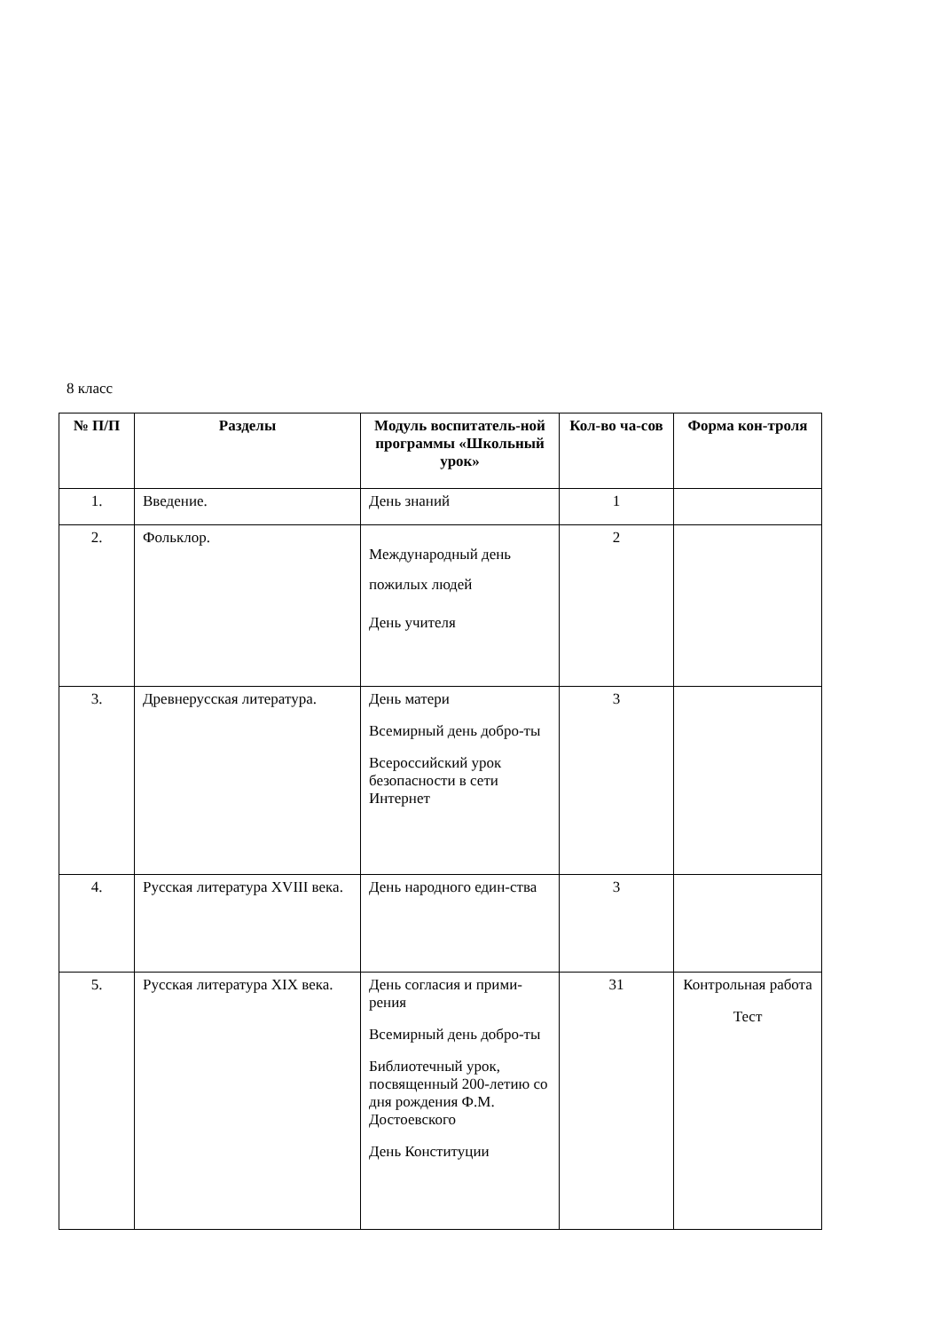8 класс
| № П/П | Разделы | Модуль воспитатель-ной программы «Школьный урок» | Кол-во ча-сов | Форма кон-троля |
| --- | --- | --- | --- | --- |
| 1. | Введение. | День знаний | 1 | |
| 2. | Фольклор. | Международный день пожилых людей День учителя | 2 | |
| 3. | Древнерусская литература. | День матери Всемирный день добро-ты Всероссийский урок безопасности в сети Интернет | 3 | |
| 4. | Русская литература XVIII века. | День народного един-ства | 3 | |
| 5. | Русская литература XIX века. | День согласия и прими-рения Всемирный день добро-ты Библиотечный урок, посвященный 200-летию со дня рождения Ф.М. Достоевского День Конституции | 31 | Контрольная работа Тест |